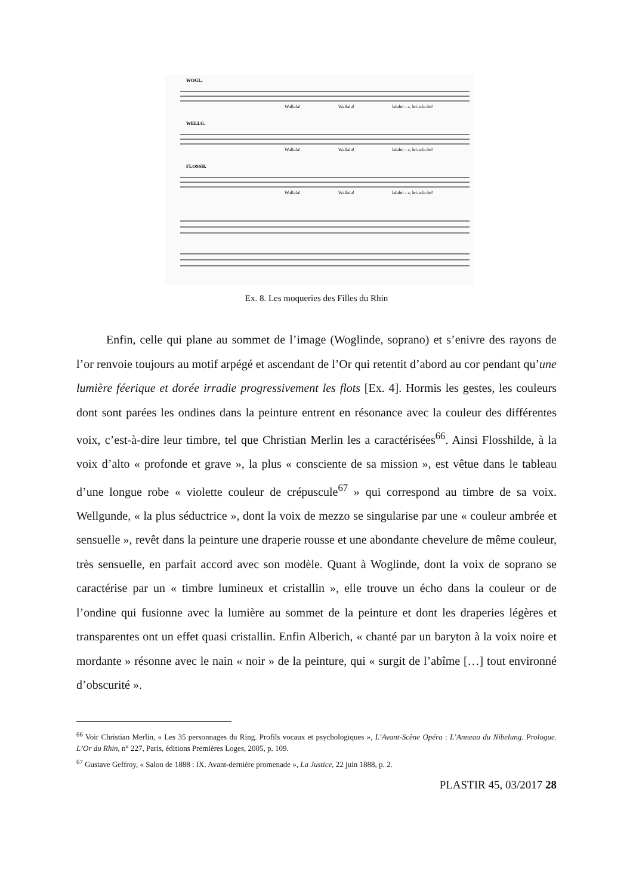WOGL.
WELLG.
FLOSSH.
Wallala!
Wallala!
lalalei - a, lei-a-la-lei!
Wallala!
Wallala!
lalalei - a, lei-a-la-lei!
Wallala!
Wallala!
lalalei - a, lei-a-la-lei!
Ex. 8. Les moqueries des Filles du Rhin
Enfin, celle qui plane au sommet de l’image (Woglinde, soprano) et s’enivre des rayons de l’or renvoie toujours au motif arpégé et ascendant de l’Or qui retentit d’abord au cor pendant qu’une lumière féerique et dorée irradie progressivement les flots [Ex. 4]. Hormis les gestes, les couleurs dont sont parées les ondines dans la peinture entrent en résonance avec la couleur des différentes voix, c’est-à-dire leur timbre, tel que Christian Merlin les a caractérisées<sup>66</sup>. Ainsi Flosshilde, à la voix d’alto « profonde et grave », la plus « consciente de sa mission », est vêtue dans le tableau d’une longue robe « violette couleur de crépuscule<sup>67</sup> » qui correspond au timbre de sa voix. Wellgunde, « la plus séductrice », dont la voix de mezzo se singularise par une « couleur ambrée et sensuelle », revêt dans la peinture une draperie rousse et une abondante chevelure de même couleur, très sensuelle, en parfait accord avec son modèle. Quant à Woglinde, dont la voix de soprano se caractérise par un « timbre lumineux et cristallin », elle trouve un écho dans la couleur or de l’ondine qui fusionne avec la lumière au sommet de la peinture et dont les draperies légères et transparentes ont un effet quasi cristallin. Enfin Alberich, « chanté par un baryton à la voix noire et mordante » résonne avec le nain « noir » de la peinture, qui « surgit de l’abîme […] tout environné d’obscurité ».
<sup>66</sup> Voir Christian Merlin, « Les 35 personnages du Ring. Profils vocaux et psychologiques », L’Avant-Scène Opéra : L’Anneau du Nibelung. Prologue. L’Or du Rhin, n° 227, Paris, éditions Premières Loges, 2005, p. 109.
<sup>67</sup> Gustave Geffroy, « Salon de 1888 : IX. Avant-dernière promenade », La Justice, 22 juin 1888, p. 2.
PLASTIR 45, 03/2017 28